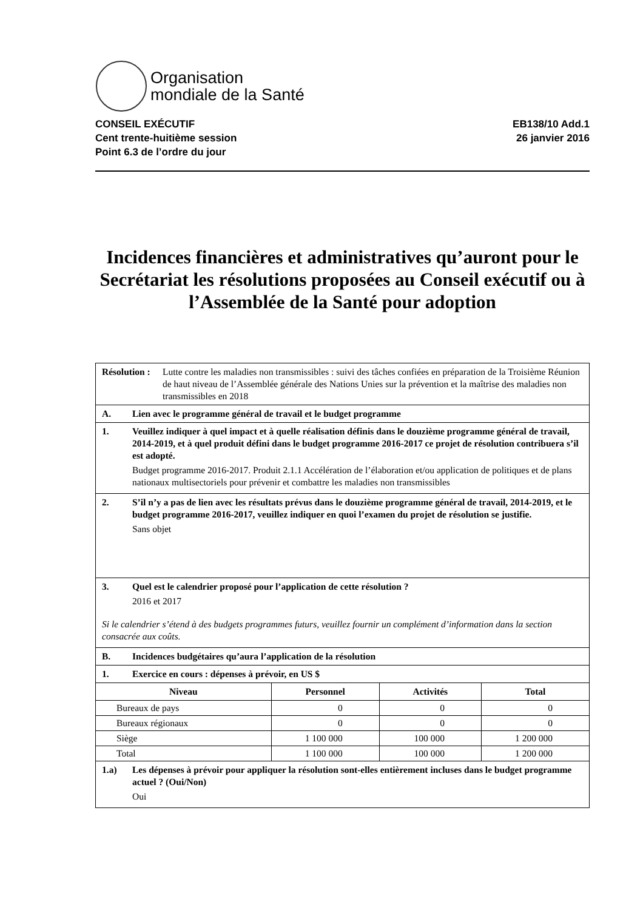Organisation
mondiale de la Santé
CONSEIL EXÉCUTIF
Cent trente-huitième session
Point 6.3 de l’ordre du jour
EB138/10 Add.1
26 janvier 2016
Incidences financières et administratives qu’auront pour le Secrétariat les résolutions proposées au Conseil exécutif ou à l’Assemblée de la Santé pour adoption
| Résolution : Lutte contre les maladies non transmissibles : suivi des tâches confiées en préparation de la Troisième Réunion de haut niveau de l’Assemblée générale des Nations Unies sur la prévention et la maîtrise des maladies non transmissibles en 2018 | | | |
| A. Lien avec le programme général de travail et le budget programme | | | |
| 1. Veuillez indiquer à quel impact et à quelle réalisation définis dans le douzième programme général de travail, 2014-2019, et à quel produit défini dans le budget programme 2016-2017 ce projet de résolution contribuera s’il est adopté. Budget programme 2016-2017. Produit 2.1.1 Accélération de l’élaboration et/ou application de politiques et de plans nationaux multisectoriels pour prévenir et combattre les maladies non transmissibles | | | |
| 2. S’il n’y a pas de lien avec les résultats prévus dans le douzième programme général de travail, 2014-2019, et le budget programme 2016-2017, veuillez indiquer en quoi l’examen du projet de résolution se justifie. Sans objet | | | |
| 3. Quel est le calendrier proposé pour l’application de cette résolution ? 2016 et 2017 Si le calendrier s’étend à des budgets programmes futurs, veuillez fournir un complément d’information dans la section consacrée aux coûts. | | | |
| B. Incidences budgétaires qu’aura l’application de la résolution | | | |
| 1. Exercice en cours : dépenses à prévoir, en US $ | | | |
| Niveau | Personnel | Activités | Total |
| Bureaux de pays | 0 | 0 | 0 |
| Bureaux régionaux | 0 | 0 | 0 |
| Siège | 1 100 000 | 100 000 | 1 200 000 |
| Total | 1 100 000 | 100 000 | 1 200 000 |
| 1.a) Les dépenses à prévoir pour appliquer la résolution sont-elles entièrement incluses dans le budget programme actuel ? (Oui/Non) Oui | | | |